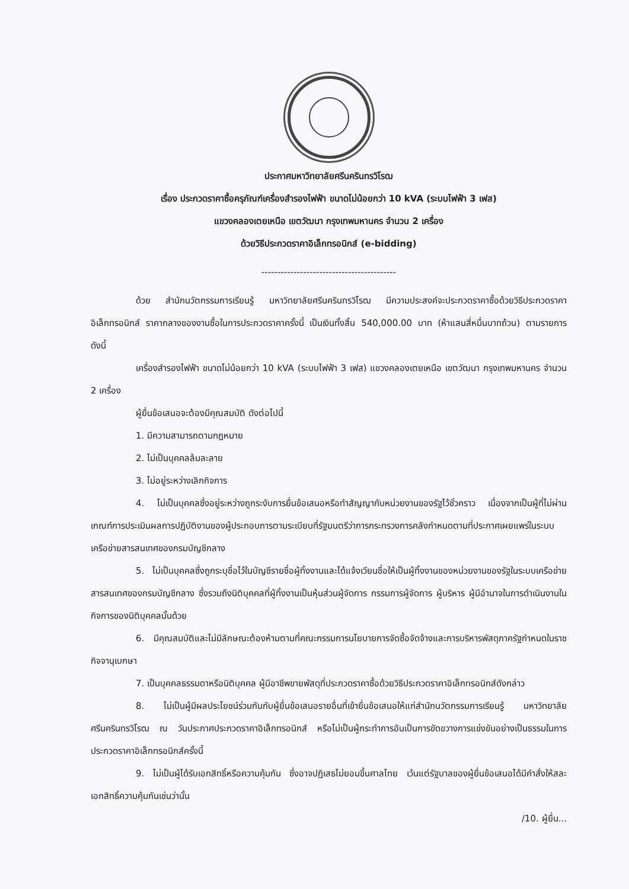ประกาศมหาวิทยาลัยศรีนครินทรวิโรฒ
เรื่อง ประกวดราคาซื้อครุภัณฑ์เครื่องสำรองไฟฟ้า ขนาดไม่น้อยกว่า 10 kVA (ระบบไฟฟ้า 3 เฟส)
แขวงคลองเตยเหนือ เขตวัฒนา กรุงเทพมหานคร จำนวน 2 เครื่อง
ด้วยวิธีประกวดราคาอิเล็กทรอนิกส์ (e-bidding)
------------------------------------------
ด้วย สำนักนวัตกรรมการเรียนรู้ มหาวิทยาลัยศรีนครินทรวิโรฒ มีความประสงค์จะประกวดราคาซื้อด้วยวิธีประกวดราคาอิเล็กทรอนิกส์ ราคากลางของงานซื้อในการประกวดราคาครั้งนี้ เป็นเงินทั้งสิ้น 540,000.00 บาท (ห้าแสนสี่หมื่นบาทถ้วน) ตามรายการ ดังนี้
เครื่องสำรองไฟฟ้า ขนาดไม่น้อยกว่า 10 kVA (ระบบไฟฟ้า 3 เฟส) แขวงคลองเตยเหนือ เขตวัฒนา กรุงเทพมหานคร จำนวน 2 เครื่อง
ผู้ยื่นข้อเสนอจะต้องมีคุณสมบัติ ดังต่อไปนี้
1. มีความสามารถตามกฎหมาย
2. ไม่เป็นบุคคลล้มละลาย
3. ไม่อยู่ระหว่างเลิกกิจการ
4. ไม่เป็นบุคคลซึ่งอยู่ระหว่างถูกระงับการยื่นข้อเสนอหรือทำสัญญากับหน่วยงานของรัฐไว้ชั่วคราว เนื่องจากเป็นผู้ที่ไม่ผ่านเกณฑ์การประเมินผลการปฏิบัติงานของผู้ประกอบการตามระเบียบที่รัฐมนตรีว่าการกระทรวงการคลังกำหนดตามที่ประกาศเผยแพร่ในระบบเครือข่ายสารสนเทศของกรมบัญชีกลาง
5. ไม่เป็นบุคคลซึ่งถูกระบุชื่อไว้ในบัญชีรายชื่อผู้ทิ้งงานและได้แจ้งเวียนชื่อให้เป็นผู้ทิ้งงานของหน่วยงานของรัฐในระบบเครือข่ายสารสนเทศของกรมบัญชีกลาง ซึ่งรวมถึงนิติบุคคลที่ผู้ทิ้งงานเป็นหุ้นส่วนผู้จัดการ กรรมการผู้จัดการ ผู้บริหาร ผู้มีอำนาจในการดำเนินงานในกิจการของนิติบุคคลนั้นด้วย
6. มีคุณสมบัติและไม่มีลักษณะต้องห้ามตามที่คณะกรรมการนโยบายการจัดซื้อจัดจ้างและการบริหารพัสดุภาครัฐกำหนดในราชกิจจานุเบกษา
7. เป็นบุคคลธรรมดาหรือนิติบุคคล ผู้มีอาชีพขายพัสดุที่ประกวดราคาซื้อด้วยวิธีประกวดราคาอิเล็กทรอนิกส์ดังกล่าว
8. ไม่เป็นผู้มีผลประโยชน์ร่วมกันกับผู้ยื่นข้อเสนอรายอื่นที่เข้ายื่นข้อเสนอให้แก่สำนักนวัตกรรมการเรียนรู้ มหาวิทยาลัยศรีนครินทรวิโรฒ ณ วันประกาศประกวดราคาอิเล็กทรอนิกส์ หรือไม่เป็นผู้กระทำการอันเป็นการขัดขวางการแข่งขันอย่างเป็นธรรมในการประกวดราคาอิเล็กทรอนิกส์ครั้งนี้
9. ไม่เป็นผู้ได้รับเอกสิทธิ์หรือความคุ้มกัน ซึ่งอาจปฏิเสธไม่ยอมขึ้นศาลไทย เว้นแต่รัฐบาลของผู้ยื่นข้อเสนอได้มีคำสั่งให้สละเอกสิทธิ์ความคุ้มกันเช่นว่านั้น
/10. ผู้ยื่น...